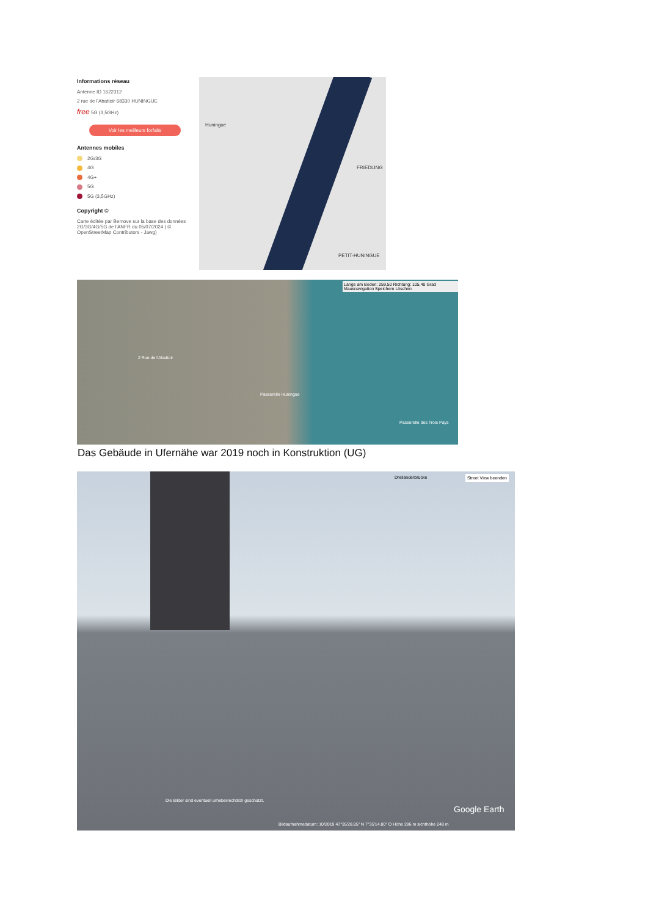Informations réseau
Antenne ID 1622312
2 rue de l'Abattoir 68330 HUNINGUE
free 5G (3,5GHz)
Voir les meilleurs forfaits
Antennes mobiles
2G/3G
4G
4G+
5G
5G (3,5GHz)
Copyright ©
Carte éditée par Bemove sur la base des données 2G/3G/4G/5G de l'ANFR du 05/07/2024 ( © OpenStreetMap Contributors - Jawg)
Huningue
FRIEDLING
PETIT-HUNINGUE
Länge am Boden: 259,50 Richtung: 105,40 Grad Mausnavigation Speichern Löschen
2 Rue de l'Abattoir
Passerelle Huningue
Passerelle des Trois Pays
Das Gebäude in Ufernähe war 2019 noch in Konstruktion (UG)
Dreiländerbrücke Street View beenden
Die Bilder sind eventuell urheberrechtlich geschützt.
Google Earth
Bildaufnahmedatum: 10/2019 47°35'28.85" N 7°35'14.80" O Höhe 286 m sichthöhe 248 m